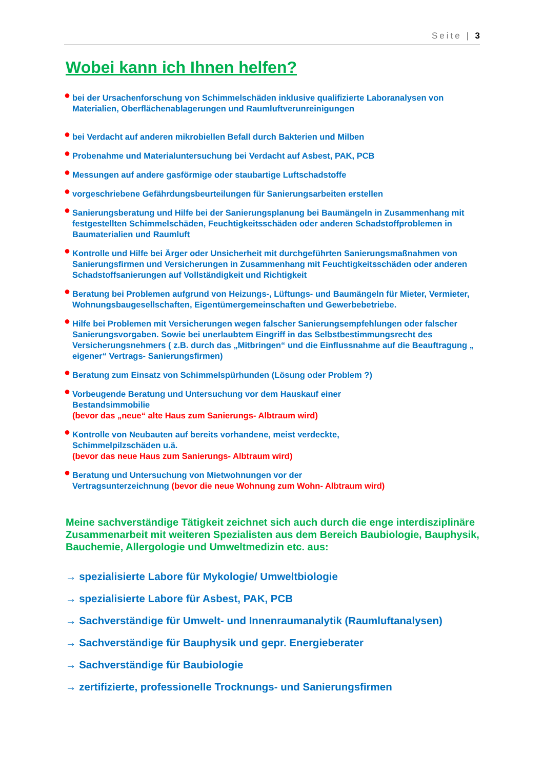Seite | 3
Wobei kann ich Ihnen helfen?
● bei der Ursachenforschung von Schimmelschäden inklusive qualifizierte Laboranalysen von Materialien, Oberflächenablagerungen und Raumluftverunreinigungen
● bei Verdacht auf anderen mikrobiellen Befall durch Bakterien und Milben
● Probenahme und Materialuntersuchung bei Verdacht auf Asbest, PAK, PCB
● Messungen auf andere gasförmige oder staubartige Luftschadstoffe
● vorgeschriebene Gefährdungsbeurteilungen für Sanierungsarbeiten erstellen
● Sanierungsberatung und Hilfe bei der Sanierungsplanung bei Baumängeln in Zusammenhang mit festgestellten Schimmelschäden, Feuchtigkeitsschäden oder anderen Schadstoffproblemen in Baumaterialien und Raumluft
● Kontrolle und Hilfe bei Ärger oder Unsicherheit mit durchgeführten Sanierungsmaßnahmen von Sanierungsfirmen und Versicherungen in Zusammenhang mit Feuchtigkeitsschäden oder anderen Schadstoffsanierungen auf Vollständigkeit und Richtigkeit
● Beratung bei Problemen aufgrund von Heizungs-, Lüftungs- und Baumängeln für Mieter, Vermieter, Wohnungsbaugesellschaften, Eigentümergemeinschaften und Gewerbebetriebe.
● Hilfe bei Problemen mit Versicherungen wegen falscher Sanierungsempfehlungen oder falscher Sanierungsvorgaben. Sowie bei unerlaubtem Eingriff in das Selbstbestimmungsrecht des Versicherungsnehmers ( z.B. durch das „Mitbringen“ und die Einflussnahme auf die Beauftragung „ eigener“ Vertrags- Sanierungsfirmen)
● Beratung zum Einsatz von Schimmelspürhunden (Lösung oder Problem ?)
● Vorbeugende Beratung und Untersuchung vor dem Hauskauf einer
Bestandsimmobilie
(bevor das „neue“ alte Haus zum Sanierungs- Albtraum wird)
● Kontrolle von Neubauten auf bereits vorhandene, meist verdeckte,
Schimmelpilzschäden u.ä.
(bevor das neue Haus zum Sanierungs- Albtraum wird)
● Beratung und Untersuchung von Mietwohnungen vor der
Vertragsunterzeichnung (bevor die neue Wohnung zum Wohn- Albtraum wird)
Meine sachverständige Tätigkeit zeichnet sich auch durch die enge interdisziplinäre Zusammenarbeit mit weiteren Spezialisten aus dem Bereich Baubiologie, Bauphysik, Bauchemie, Allergologie und Umweltmedizin etc. aus:
→ spezialisierte Labore für Mykologie/ Umweltbiologie
→ spezialisierte Labore für Asbest, PAK, PCB
→ Sachverständige für Umwelt- und Innenraumanalytik (Raumluftanalysen)
→ Sachverständige für Bauphysik und gepr. Energieberater
→ Sachverständige für Baubiologie
→ zertifizierte, professionelle Trocknungs- und Sanierungsfirmen